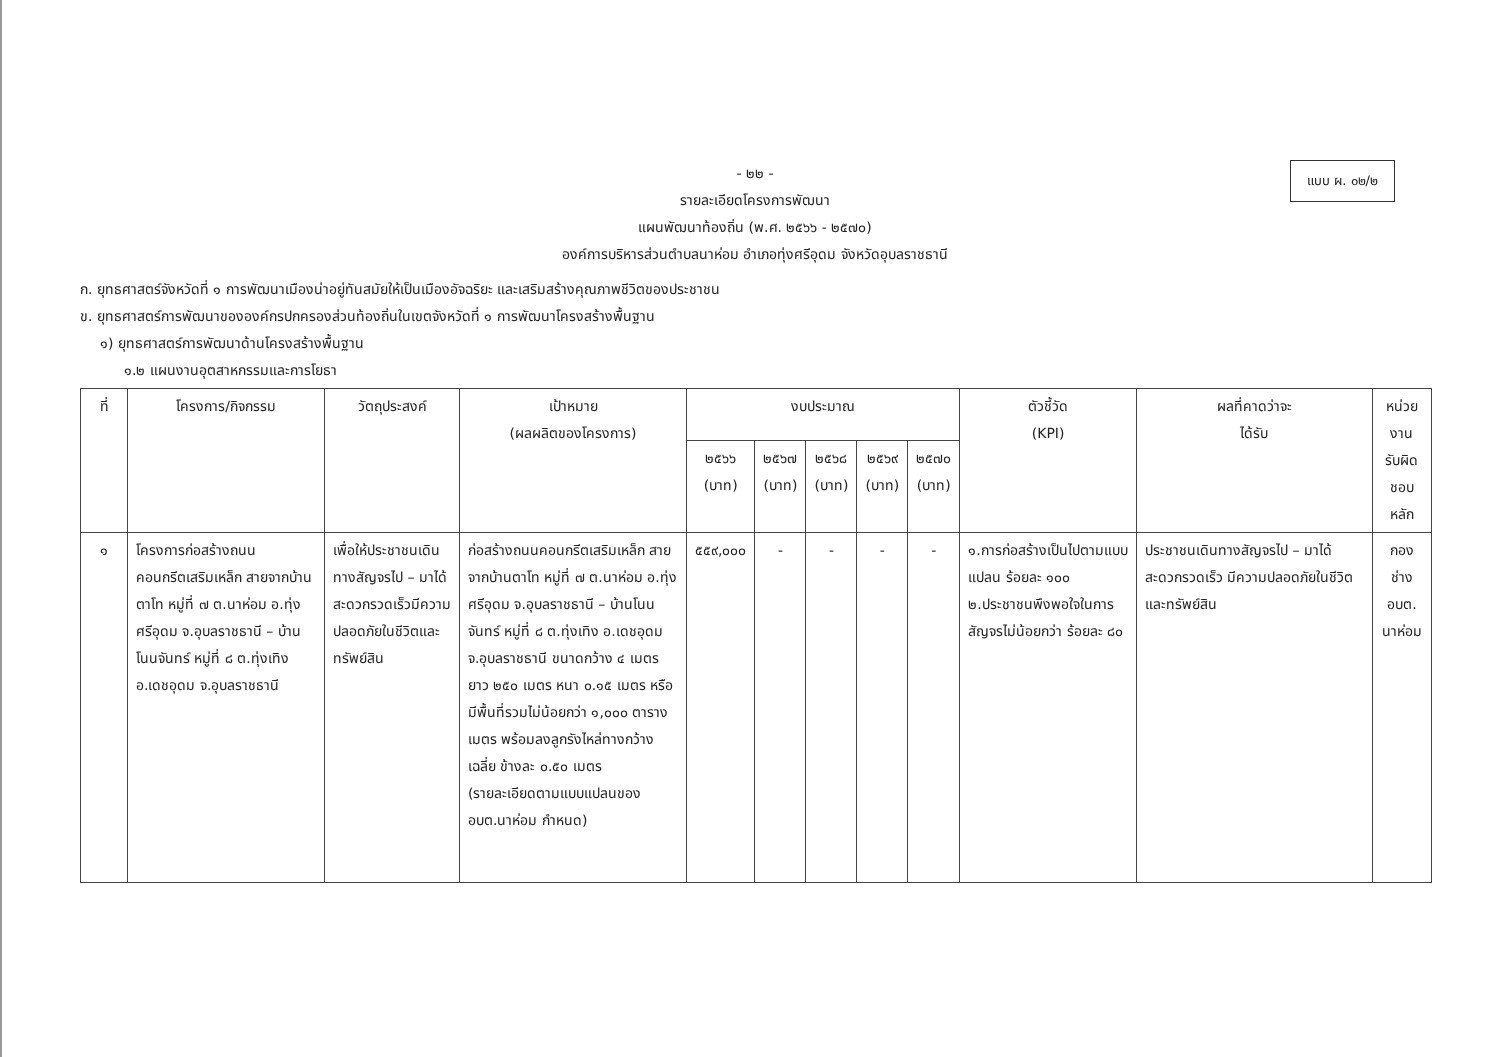แบบ ผ. ๐๒/๒
- ๒๒ -
รายละเอียดโครงการพัฒนา
แผนพัฒนาท้องถิ่น (พ.ศ. ๒๕๖๖ - ๒๕๗๐)
องค์การบริหารส่วนตำบลนาห่อม อำเภอทุ่งศรีอุดม จังหวัดอุบลราชธานี
ก. ยุทธศาสตร์จังหวัดที่ ๑ การพัฒนาเมืองน่าอยู่ทันสมัยให้เป็นเมืองอัจฉริยะ และเสริมสร้างคุณภาพชีวิตของประชาชน
ข. ยุทธศาสตร์การพัฒนาขององค์กรปกครองส่วนท้องถิ่นในเขตจังหวัดที่ ๑ การพัฒนาโครงสร้างพื้นฐาน
๑) ยุทธศาสตร์การพัฒนาด้านโครงสร้างพื้นฐาน
๑.๒ แผนงานอุตสาหกรรมและการโยธา
| ที่ | โครงการ/กิจกรรม | วัตถุประสงค์ | เป้าหมาย (ผลผลิตของโครงการ) | งบประมาณ | | | | | ตัวชี้วัด (KPI) | ผลที่คาดว่าจะ ได้รับ | หน่วยงาน รับผิดชอบ หลัก |
| --- | --- | --- | --- | --- | --- | --- | --- | --- | --- | --- | --- |
| | | | | ๒๕๖๖ (บาท) | ๒๕๖๗ (บาท) | ๒๕๖๘ (บาท) | ๒๕๖๙ (บาท) | ๒๕๗๐ (บาท) | | | |
| ๑ | โครงการก่อสร้างถนนคอนกรีตเสริมเหล็ก สายจากบ้านตาโท หมู่ที่ ๗ ต.นาห่อม อ.ทุ่งศรีอุดม จ.อุบลราชธานี – บ้านโนนจันทร์ หมู่ที่ ๘ ต.ทุ่งเทิง อ.เดชอุดม จ.อุบลราชธานี | เพื่อให้ประชาชนเดินทางสัญจรไป – มาได้สะดวกรวดเร็วมีความปลอดภัยในชีวิตและทรัพย์สิน | ก่อสร้างถนนคอนกรีตเสริมเหล็ก สายจากบ้านตาโท หมู่ที่ ๗ ต.นาห่อม อ.ทุ่งศรีอุดม จ.อุบลราชธานี – บ้านโนนจันทร์ หมู่ที่ ๘ ต.ทุ่งเทิง อ.เดชอุดม จ.อุบลราชธานี ขนาดกว้าง ๔ เมตร ยาว ๒๕๐ เมตร หนา ๐.๑๕ เมตร หรือมีพื้นที่รวมไม่น้อยกว่า ๑,๐๐๐ ตารางเมตร พร้อมลงลูกรังไหล่ทางกว้างเฉลี่ย ข้างละ ๐.๕๐ เมตร (รายละเอียดตามแบบแปลนของ อบต.นาห่อม กำหนด) | ๕๕๙,๐๐๐ | - | - | - | - | ๑.การก่อสร้างเป็นไปตามแบบแปลน ร้อยละ ๑๐๐ ๒.ประชาชนพึงพอใจในการสัญจรไม่น้อยกว่า ร้อยละ ๘๐ | ประชาชนเดินทางสัญจรไป – มาได้สะดวกรวดเร็ว มีความปลอดภัยในชีวิตและทรัพย์สิน | กองช่าง อบต. นาห่อม |